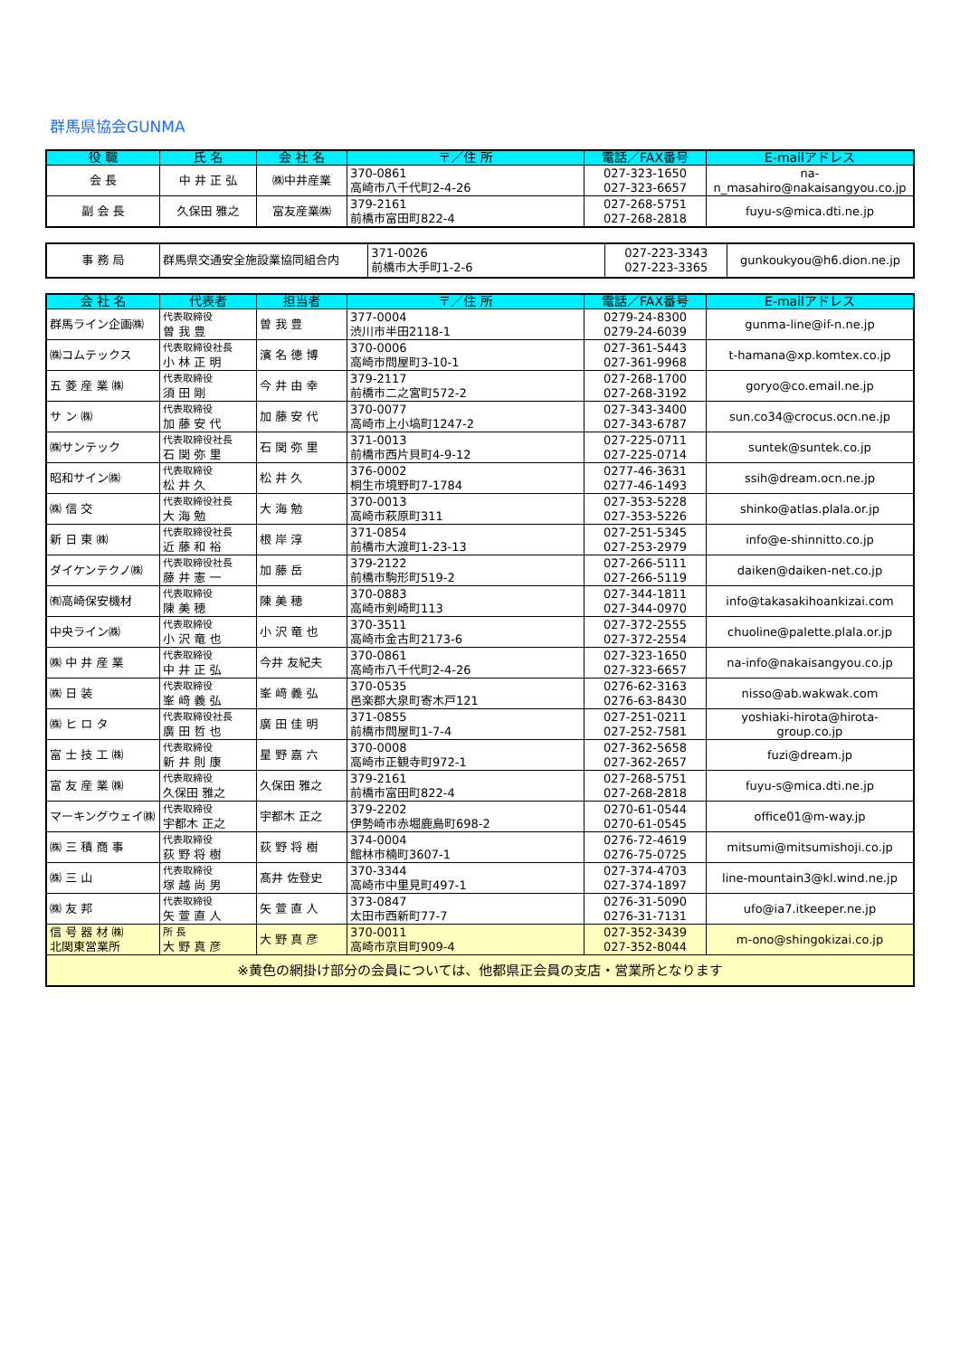群馬県協会GUNMA
| 役 職 | 氏 名 | 会 社 名 | 〒／住 所 | 電話／FAX番号 | E-mailアドレス |
| --- | --- | --- | --- | --- | --- |
| 会 長 | 中 井 正 弘 | ㈱中井産業 | 370-0861 高崎市八千代町2-4-26 | 027-323-1650 027-323-6657 | na-n_masahiro@nakaisangyou.co.jp |
| 副 会 長 | 久保田 雅之 | 富友産業㈱ | 379-2161 前橋市富田町822-4 | 027-268-5751 027-268-2818 | fuyu-s@mica.dti.ne.jp |
| 事 務 局 | 群馬県交通安全施設業協同組合内 | 371-0026 前橋市大手町1-2-6 | 027-223-3343 027-223-3365 | gunkoukyou@h6.dion.ne.jp |
| 会 社 名 | 代表者 | 担当者 | 〒／住 所 | 電話／FAX番号 | E-mailアドレス |
| --- | --- | --- | --- | --- | --- |
| 群馬ライン企画㈱ | 代表取締役 曽 我 豊 | 曽 我 豊 | 377-0004 渋川市半田2118-1 | 0279-24-8300 0279-24-6039 | gunma-line@if-n.ne.jp |
| ㈱コムテックス | 代表取締役社長 小 林 正 明 | 濱 名 徳 博 | 370-0006 高崎市問屋町3-10-1 | 027-361-5443 027-361-9968 | t-hamana@xp.komtex.co.jp |
| 五 菱 産 業 ㈱ | 代表取締役 須 田 剛 | 今 井 由 幸 | 379-2117 前橋市二之宮町572-2 | 027-268-1700 027-268-3192 | goryo@co.email.ne.jp |
| サ ン ㈱ | 代表取締役 加 藤 安 代 | 加 藤 安 代 | 370-0077 高崎市上小塙町1247-2 | 027-343-3400 027-343-6787 | sun.co34@crocus.ocn.ne.jp |
| ㈱サンテック | 代表取締役社長 石 関 弥 里 | 石 関 弥 里 | 371-0013 前橋市西片貝町4-9-12 | 027-225-0711 027-225-0714 | suntek@suntek.co.jp |
| 昭和サイン㈱ | 代表取締役 松 井 久 | 松 井 久 | 376-0002 桐生市境野町7-1784 | 0277-46-3631 0277-46-1493 | ssih@dream.ocn.ne.jp |
| ㈱ 信 交 | 代表取締役社長 大 海 勉 | 大 海 勉 | 370-0013 高崎市萩原町311 | 027-353-5228 027-353-5226 | shinko@atlas.plala.or.jp |
| 新 日 東 ㈱ | 代表取締役社長 近 藤 和 裕 | 根 岸 淳 | 371-0854 前橋市大渡町1-23-13 | 027-251-5345 027-253-2979 | info@e-shinnitto.co.jp |
| ダイケンテクノ㈱ | 代表取締役社長 藤 井 憲 一 | 加 藤 岳 | 379-2122 前橋市駒形町519-2 | 027-266-5111 027-266-5119 | daiken@daiken-net.co.jp |
| ㈲高崎保安機材 | 代表取締役 陳 美 穂 | 陳 美 穂 | 370-0883 高崎市剣崎町113 | 027-344-1811 027-344-0970 | info@takasakihoankizai.com |
| 中央ライン㈱ | 代表取締役 小 沢 竜 也 | 小 沢 竜 也 | 370-3511 高崎市金古町2173-6 | 027-372-2555 027-372-2554 | chuoline@palette.plala.or.jp |
| ㈱ 中 井 産 業 | 代表取締役 中 井 正 弘 | 今井 友紀夫 | 370-0861 高崎市八千代町2-4-26 | 027-323-1650 027-323-6657 | na-info@nakaisangyou.co.jp |
| ㈱ 日 装 | 代表取締役 峯 﨑 義 弘 | 峯 﨑 義 弘 | 370-0535 邑楽郡大泉町寄木戸121 | 0276-62-3163 0276-63-8430 | nisso@ab.wakwak.com |
| ㈱ ヒ ロ タ | 代表取締役社長 廣 田 哲 也 | 廣 田 佳 明 | 371-0855 前橋市問屋町1-7-4 | 027-251-0211 027-252-7581 | yoshiaki-hirota@hirota-group.co.jp |
| 富 士 技 工 ㈱ | 代表取締役 新 井 則 康 | 星 野 嘉 六 | 370-0008 高崎市正観寺町972-1 | 027-362-5658 027-362-2657 | fuzi@dream.jp |
| 富 友 産 業 ㈱ | 代表取締役 久保田 雅之 | 久保田 雅之 | 379-2161 前橋市富田町822-4 | 027-268-5751 027-268-2818 | fuyu-s@mica.dti.ne.jp |
| マーキングウェイ㈱ | 代表取締役 宇都木 正之 | 宇都木 正之 | 379-2202 伊勢崎市赤堀鹿島町698-2 | 0270-61-0544 0270-61-0545 | office01@m-way.jp |
| ㈱ 三 積 商 事 | 代表取締役 荻 野 将 樹 | 荻 野 将 樹 | 374-0004 館林市楠町3607-1 | 0276-72-4619 0276-75-0725 | mitsumi@mitsumishoji.co.jp |
| ㈱ 三 山 | 代表取締役 塚 越 尚 男 | 髙井 佐登史 | 370-3344 高崎市中里見町497-1 | 027-374-4703 027-374-1897 | line-mountain3@kl.wind.ne.jp |
| ㈱ 友 邦 | 代表取締役 矢 萱 直 人 | 矢 萱 直 人 | 373-0847 太田市西新町77-7 | 0276-31-5090 0276-31-7131 | ufo@ia7.itkeeper.ne.jp |
| 信 号 器 材 ㈱ 北関東営業所 | 所 長 大 野 真 彦 | 大 野 真 彦 | 370-0011 高崎市京目町909-4 | 027-352-3439 027-352-8044 | m-ono@shingokizai.co.jp |
| ※黄色の網掛け部分の会員については、他都県正会員の支店・営業所となります | | | | | |